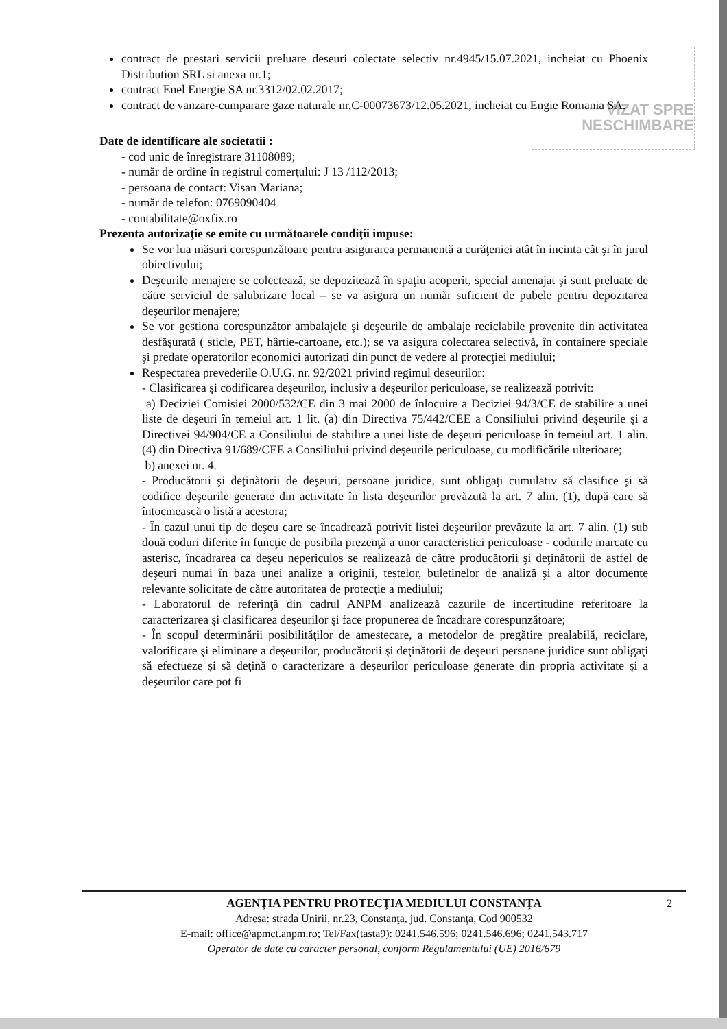VIZAT SPRE NESCHIMBARE
contract de prestari servicii preluare deseuri colectate selectiv nr.4945/15.07.2021, incheiat cu Phoenix Distribution SRL si anexa nr.1;
contract Enel Energie SA nr.3312/02.02.2017;
contract de vanzare-cumparare gaze naturale nr.C-00073673/12.05.2021, incheiat cu Engie Romania SA.
Date de identificare ale societatii :
- cod unic de înregistrare 31108089;
- număr de ordine în registrul comerţului: J 13 /112/2013;
- persoana de contact: Visan Mariana;
- număr de telefon: 0769090404
- contabilitate@oxfix.ro
Prezenta autorizaţie se emite cu următoarele condiţii impuse:
Se vor lua măsuri corespunzătoare pentru asigurarea permanentă a curăţeniei atât în incinta cât şi în jurul obiectivului;
Deşeurile menajere se colectează, se depozitează în spaţiu acoperit, special amenajat şi sunt preluate de către serviciul de salubrizare local – se va asigura un număr suficient de pubele pentru depozitarea deşeurilor menajere;
Se vor gestiona corespunzător ambalajele şi deşeurile de ambalaje reciclabile provenite din activitatea desfăşurată ( sticle, PET, hârtie-cartoane, etc.); se va asigura colectarea selectivă, în containere speciale şi predate operatorilor economici autorizati din punct de vedere al protecţiei mediului;
Respectarea prevederile O.U.G. nr. 92/2021 privind regimul deseurilor:
- Clasificarea şi codificarea deşeurilor, inclusiv a deşeurilor periculoase, se realizează potrivit:
a) Deciziei Comisiei 2000/532/CE din 3 mai 2000 de înlocuire a Deciziei 94/3/CE de stabilire a unei liste de deşeuri în temeiul art. 1 lit. (a) din Directiva 75/442/CEE a Consiliului privind deşeurile şi a Directivei 94/904/CE a Consiliului de stabilire a unei liste de deşeuri periculoase în temeiul art. 1 alin. (4) din Directiva 91/689/CEE a Consiliului privind deşeurile periculoase, cu modificările ulterioare;
b) anexei nr. 4.
- Producătorii şi deţinătorii de deşeuri, persoane juridice, sunt obligaţi cumulativ să clasifice şi să codifice deşeurile generate din activitate în lista deşeurilor prevăzută la art. 7 alin. (1), după care să întocmească o listă a acestora;
- În cazul unui tip de deşeu care se încadrează potrivit listei deşeurilor prevăzute la art. 7 alin. (1) sub două coduri diferite în funcţie de posibila prezenţă a unor caracteristici periculoase - codurile marcate cu asterisc, încadrarea ca deşeu nepericulos se realizează de către producătorii şi deţinătorii de astfel de deşeuri numai în baza unei analize a originii, testelor, buletinelor de analiză şi a altor documente relevante solicitate de către autoritatea de protecţie a mediului;
- Laboratorul de referinţă din cadrul ANPM analizează cazurile de incertitudine referitoare la caracterizarea şi clasificarea deşeurilor şi face propunerea de încadrare corespunzătoare;
- În scopul determinării posibilităţilor de amestecare, a metodelor de pregătire prealabilă, reciclare, valorificare şi eliminare a deşeurilor, producătorii şi deţinătorii de deşeuri persoane juridice sunt obligaţi să efectueze şi să deţină o caracterizare a deşeurilor periculoase generate din propria activitate şi a deşeurilor care pot fi
2 AGENŢIA PENTRU PROTECŢIA MEDIULUI CONSTANŢA
Adresa: strada Unirii, nr.23, Constanţa, jud. Constanţa, Cod 900532
E-mail: office@apmct.anpm.ro; Tel/Fax(tasta9): 0241.546.596; 0241.546.696; 0241.543.717
Operator de date cu caracter personal, conform Regulamentului (UE) 2016/679